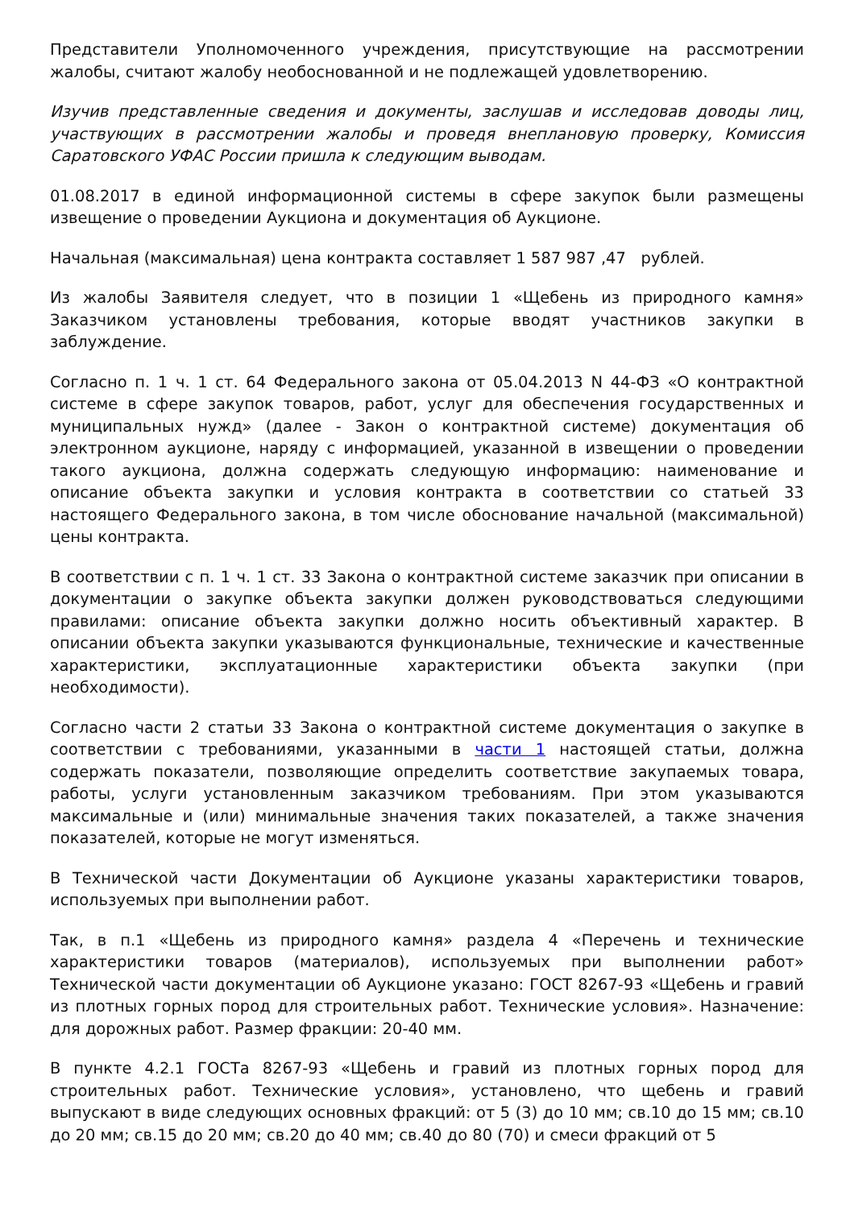Представители Уполномоченного учреждения, присутствующие на рассмотрении жалобы, считают жалобу необоснованной и не подлежащей удовлетворению.
Изучив представленные сведения и документы, заслушав и исследовав доводы лиц, участвующих в рассмотрении жалобы и проведя внеплановую проверку, Комиссия Саратовского УФАС России пришла к следующим выводам.
01.08.2017 в единой информационной системы в сфере закупок были размещены извещение о проведении Аукциона и документация об Аукционе.
Начальная (максимальная) цена контракта составляет 1 587 987 ,47 рублей.
Из жалобы Заявителя следует, что в позиции 1 «Щебень из природного камня» Заказчиком установлены требования, которые вводят участников закупки в заблуждение.
Согласно п. 1 ч. 1 ст. 64 Федерального закона от 05.04.2013 N 44-ФЗ «О контрактной системе в сфере закупок товаров, работ, услуг для обеспечения государственных и муниципальных нужд» (далее - Закон о контрактной системе) документация об электронном аукционе, наряду с информацией, указанной в извещении о проведении такого аукциона, должна содержать следующую информацию: наименование и описание объекта закупки и условия контракта в соответствии со статьей 33 настоящего Федерального закона, в том числе обоснование начальной (максимальной) цены контракта.
В соответствии с п. 1 ч. 1 ст. 33 Закона о контрактной системе заказчик при описании в документации о закупке объекта закупки должен руководствоваться следующими правилами: описание объекта закупки должно носить объективный характер. В описании объекта закупки указываются функциональные, технические и качественные характеристики, эксплуатационные характеристики объекта закупки (при необходимости).
Согласно части 2 статьи 33 Закона о контрактной системе документация о закупке в соответствии с требованиями, указанными в части 1 настоящей статьи, должна содержать показатели, позволяющие определить соответствие закупаемых товара, работы, услуги установленным заказчиком требованиям. При этом указываются максимальные и (или) минимальные значения таких показателей, а также значения показателей, которые не могут изменяться.
В Технической части Документации об Аукционе указаны характеристики товаров, используемых при выполнении работ.
Так, в п.1 «Щебень из природного камня» раздела 4 «Перечень и технические характеристики товаров (материалов), используемых при выполнении работ» Технической части документации об Аукционе указано: ГОСТ 8267-93 «Щебень и гравий из плотных горных пород для строительных работ. Технические условия». Назначение: для дорожных работ. Размер фракции: 20-40 мм.
В пункте 4.2.1 ГОСТа 8267-93 «Щебень и гравий из плотных горных пород для строительных работ. Технические условия», установлено, что щебень и гравий выпускают в виде следующих основных фракций: от 5 (3) до 10 мм; св.10 до 15 мм; св.10 до 20 мм; св.15 до 20 мм; св.20 до 40 мм; св.40 до 80 (70) и смеси фракций от 5